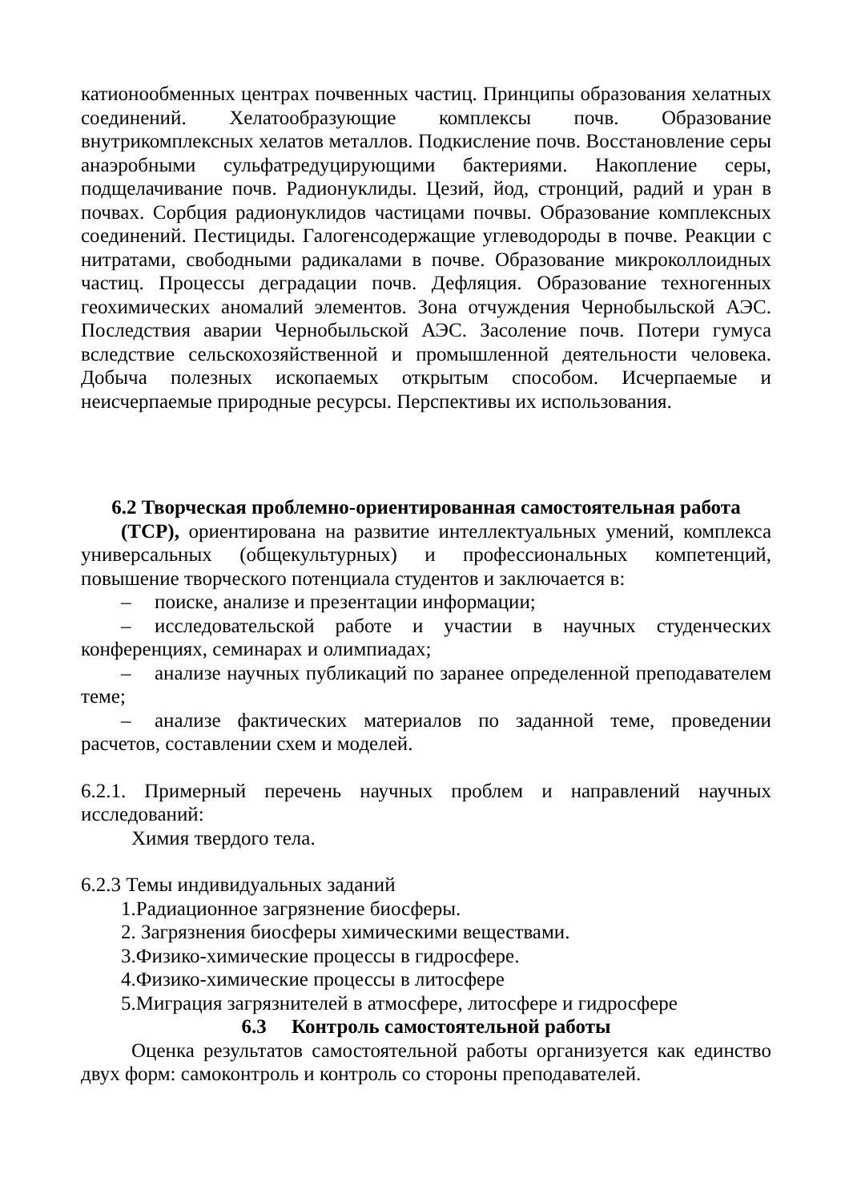катионообменных центрах почвенных частиц. Принципы образования хелатных соединений. Хелатообразующие комплексы почв. Образование внутрикомплексных хелатов металлов. Подкисление почв. Восстановление серы анаэробными сульфатредуцирующими бактериями. Накопление серы, подщелачивание почв. Радионуклиды. Цезий, йод, стронций, радий и уран в почвах. Сорбция радионуклидов частицами почвы. Образование комплексных соединений. Пестициды. Галогенсодержащие углеводороды в почве. Реакции с нитратами, свободными радикалами в почве. Образование микроколлоидных частиц. Процессы деградации почв. Дефляция. Образование техногенных геохимических аномалий элементов. Зона отчуждения Чернобыльской АЭС. Последствия аварии Чернобыльской АЭС. Засоление почв. Потери гумуса вследствие сельскохозяйственной и промышленной деятельности человека. Добыча полезных ископаемых открытым способом. Исчерпаемые и неисчерпаемые природные ресурсы. Перспективы их использования.
6.2 Творческая проблемно-ориентированная самостоятельная работа
(ТСР), ориентирована на развитие интеллектуальных умений, комплекса универсальных (общекультурных) и профессиональных компетенций, повышение творческого потенциала студентов и заключается в:
– поиске, анализе и презентации информации;
– исследовательской работе и участии в научных студенческих конференциях, семинарах и олимпиадах;
– анализе научных публикаций по заранее определенной преподавателем теме;
– анализе фактических материалов по заданной теме, проведении расчетов, составлении схем и моделей.
6.2.1. Примерный перечень научных проблем и направлений научных исследований:
Химия твердого тела.
6.2.3 Темы индивидуальных заданий
1.Радиационное загрязнение биосферы.
2. Загрязнения биосферы химическими веществами.
3.Физико-химические процессы в гидросфере.
4.Физико-химические процессы в литосфере
5.Миграция загрязнителей в атмосфере, литосфере и гидросфере
6.3 Контроль самостоятельной работы
Оценка результатов самостоятельной работы организуется как единство двух форм: самоконтроль и контроль со стороны преподавателей.